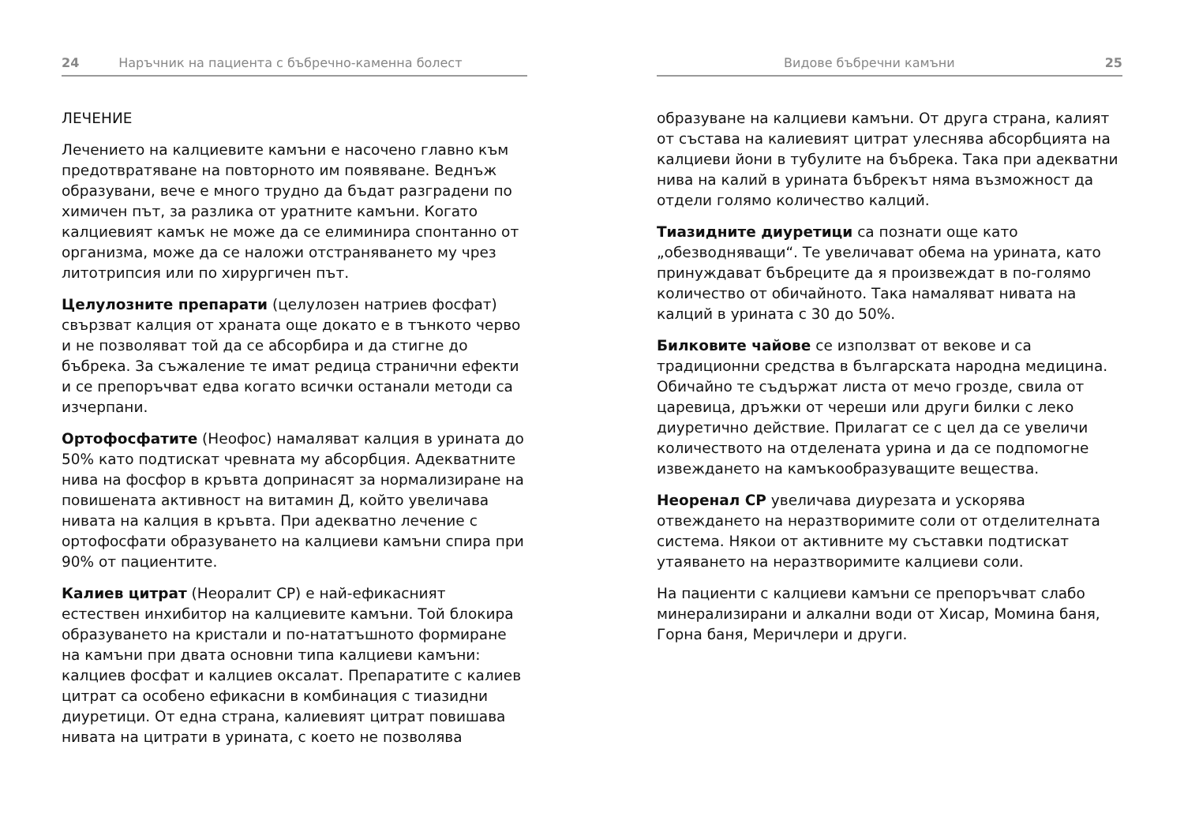24 Наръчник на пациента с бъбречно-каменна болест
ЛЕЧЕНИЕ
Лечението на калциевите камъни е насочено главно към предотвратяване на повторното им появяване. Веднъж образувани, вече е много трудно да бъдат разградени по химичен път, за разлика от уратните камъни. Когато калциевият камък не може да се елиминира спонтанно от организма, може да се наложи отстраняването му чрез литотрипсия или по хирургичен път.
Целулозните препарати (целулозен натриев фосфат) свързват калция от храната още докато е в тънкото черво и не позволяват той да се абсорбира и да стигне до бъбрека. За съжаление те имат редица странични ефекти и се препоръчват едва когато всички останали методи са изчерпани.
Ортофосфатите (Неофос) намаляват калция в урината до 50% като подтискат чревната му абсорбция. Адекватните нива на фосфор в кръвта допринасят за нормализиране на повишената активност на витамин Д, който увеличава нивата на калция в кръвта. При адекватно лечение с ортофосфати образуването на калциеви камъни спира при 90% от пациентите.
Калиев цитрат (Неоралит СР) е най-ефикасният естествен инхибитор на калциевите камъни. Той блокира образуването на кристали и по-нататъшното формиране на камъни при двата основни типа калциеви камъни: калциев фосфат и калциев оксалат. Препаратите с калиев цитрат са особено ефикасни в комбинация с тиазидни диуретици. От една страна, калиевият цитрат повишава нивата на цитрати в урината, с което не позволява
Видове бъбречни камъни 25
образуване на калциеви камъни. От друга страна, калият от състава на калиевият цитрат улеснява абсорбцията на калциеви йони в тубулите на бъбрека. Така при адекватни нива на калий в урината бъбрекът няма възможност да отдели голямо количество калций.
Тиазидните диуретици са познати още като „обезводняващи“. Те увеличават обема на урината, като принуждават бъбреците да я произвеждат в по-голямо количество от обичайното. Така намаляват нивата на калций в урината с 30 до 50%.
Билковите чайове се използват от векове и са традиционни средства в българската народна медицина. Обичайно те съдържат листа от мечо грозде, свила от царевица, дръжки от череши или други билки с леко диуретично действие. Прилагат се с цел да се увеличи количеството на отделената урина и да се подпомогне извеждането на камъкообразуващите вещества.
Неоренал СР увеличава диурезата и ускорява отвеждането на неразтворимите соли от отделителната система. Някои от активните му съставки подтискат утаяването на неразтворимите калциеви соли.
На пациенти с калциеви камъни се препоръчват слабо минерализирани и алкални води от Хисар, Момина баня, Горна баня, Меричлери и други.